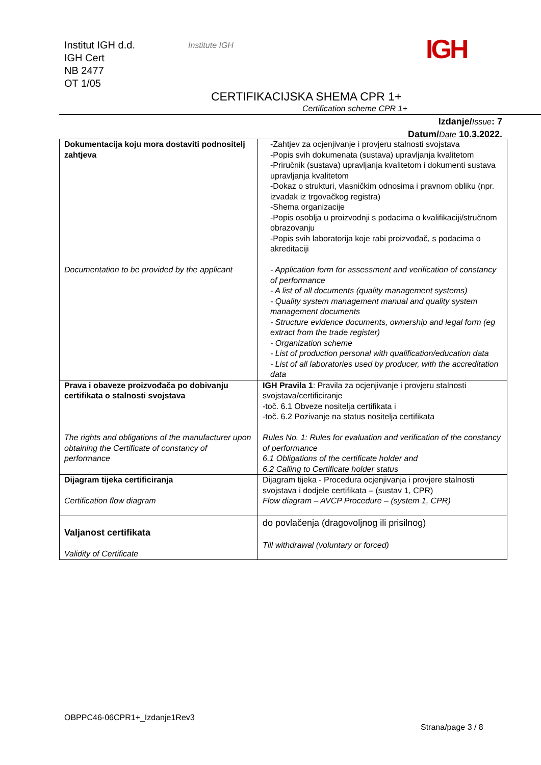Institut IGH d.d.
IGH Cert
NB 2477
OT 1/05
Institute IGH IGH
CERTIFIKACIJSKA SHEMA CPR 1+
Certification scheme CPR 1+
Izdanje/Issue: 7
Datum/Date 10.3.2022.
| Dokumentacija koju mora dostaviti podnositelj zahtjeva Documentation to be provided by the applicant | -Zahtjev za ocjenjivanje i provjeru stalnosti svojstava -Popis svih dokumenata (sustava) upravljanja kvalitetom -Priručnik (sustava) upravljanja kvalitetom i dokumenti sustava upravljanja kvalitetom -Dokaz o strukturi, vlasničkim odnosima i pravnom obliku (npr. izvadak iz trgovačkog registra) -Shema organizacije -Popis osoblja u proizvodnji s podacima o kvalifikaciji/stručnom obrazovanju -Popis svih laboratorija koje rabi proizvođač, s podacima o akreditaciji - Application form for assessment and verification of constancy of performance - A list of all documents (quality management systems) - Quality system management manual and quality system management documents - Structure evidence documents, ownership and legal form (eg extract from the trade register) - Organization scheme - List of production personal with qualification/education data - List of all laboratories used by producer, with the accreditation data |
| Prava i obaveze proizvođača po dobivanju certifikata o stalnosti svojstava The rights and obligations of the manufacturer upon obtaining the Certificate of constancy of performance | IGH Pravila 1 : Pravila za ocjenjivanje i provjeru stalnosti svojstava/certificiranje -toč. 6.1 Obveze nositelja certifikata i -toč. 6.2 Pozivanje na status nositelja certifikata Rules No. 1: Rules for evaluation and verification of the constancy of performance 6.1 Obligations of the certificate holder and 6.2 Calling to Certificate holder status |
| Dijagram tijeka certificiranja Certification flow diagram | Dijagram tijeka - Procedura ocjenjivanja i provjere stalnosti svojstava i dodjele certifikata – (sustav 1, CPR) Flow diagram – AVCP Procedure – (system 1, CPR) |
| Valjanost certifikata Validity of Certificate | do povlačenja (dragovoljnog ili prisilnog) Till withdrawal (voluntary or forced) |
OBPPC46-06CPR1+_Izdanje1Rev3
Strana/page 3 / 8